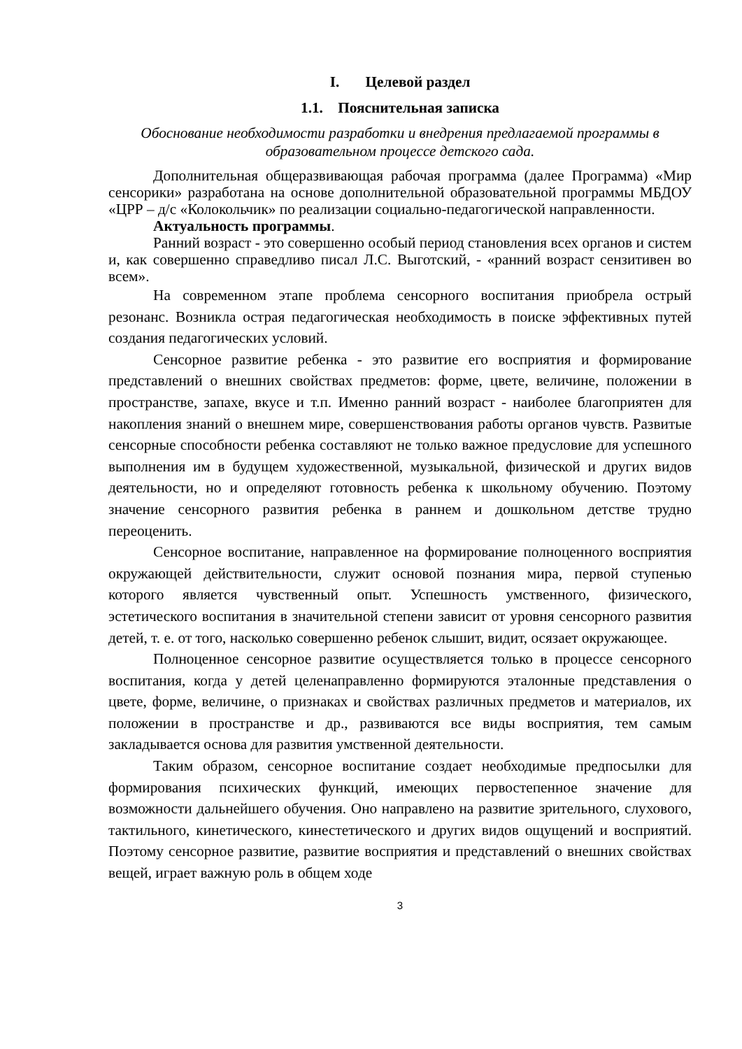I. Целевой раздел
1.1. Пояснительная записка
Обоснование необходимости разработки и внедрения предлагаемой программы в образовательном процессе детского сада.
Дополнительная общеразвивающая рабочая программа (далее Программа) «Мир сенсорики» разработана на основе дополнительной образовательной программы МБДОУ «ЦРР – д/с «Колокольчик» по реализации социально-педагогической направленности.
Актуальность программы.
Ранний возраст - это совершенно особый период становления всех органов и систем и, как совершенно справедливо писал Л.С. Выготский, - «ранний возраст сензитивен во всем».
На современном этапе проблема сенсорного воспитания приобрела острый резонанс. Возникла острая педагогическая необходимость в поиске эффективных путей создания педагогических условий.
Сенсорное развитие ребенка - это развитие его восприятия и формирование представлений о внешних свойствах предметов: форме, цвете, величине, положении в пространстве, запахе, вкусе и т.п. Именно ранний возраст - наиболее благоприятен для накопления знаний о внешнем мире, совершенствования работы органов чувств. Развитые сенсорные способности ребенка составляют не только важное предусловие для успешного выполнения им в будущем художественной, музыкальной, физической и других видов деятельности, но и определяют готовность ребенка к школьному обучению. Поэтому значение сенсорного развития ребенка в раннем и дошкольном детстве трудно переоценить.
Сенсорное воспитание, направленное на формирование полноценного восприятия окружающей действительности, служит основой познания мира, первой ступенью которого является чувственный опыт. Успешность умственного, физического, эстетического воспитания в значительной степени зависит от уровня сенсорного развития детей, т. е. от того, насколько совершенно ребенок слышит, видит, осязает окружающее.
Полноценное сенсорное развитие осуществляется только в процессе сенсорного воспитания, когда у детей целенаправленно формируются эталонные представления о цвете, форме, величине, о признаках и свойствах различных предметов и материалов, их положении в пространстве и др., развиваются все виды восприятия, тем самым закладывается основа для развития умственной деятельности.
Таким образом, сенсорное воспитание создает необходимые предпосылки для формирования психических функций, имеющих первостепенное значение для возможности дальнейшего обучения. Оно направлено на развитие зрительного, слухового, тактильного, кинетического, кинестетического и других видов ощущений и восприятий. Поэтому сенсорное развитие, развитие восприятия и представлений о внешних свойствах вещей, играет важную роль в общем ходе
3